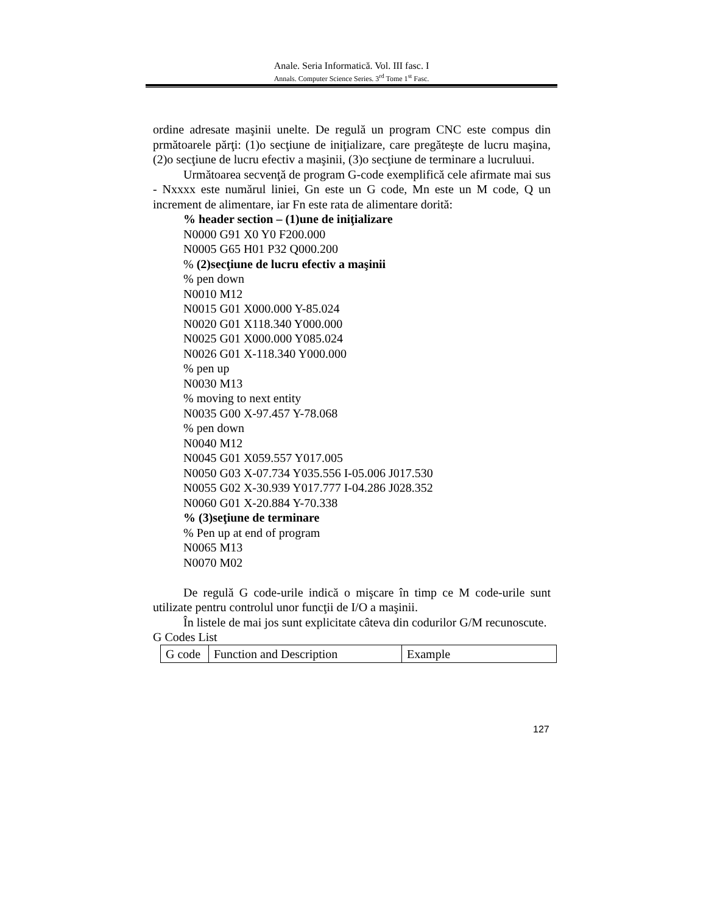Anale. Seria Informatică. Vol. III fasc. I
Annals. Computer Science Series. 3<sup>rd</sup> Tome 1<sup>st</sup> Fasc.
ordine adresate maşinii unelte. De regulă un program CNC este compus din prmătoarele părţi: (1)o secţiune de iniţializare, care pregăteşte de lucru maşina, (2)o secţiune de lucru efectiv a maşinii, (3)o secţiune de terminare a lucruluui.
Următoarea secvenţă de program G-code exemplifică cele afirmate mai sus - Nxxxx este numărul liniei, Gn este un G code, Mn este un M code, Q un increment de alimentare, iar Fn este rata de alimentare dorită:
% header section – (1)une de iniţializare
N0000 G91 X0 Y0 F200.000
N0005 G65 H01 P32 Q000.200
% (2)secţiune de lucru efectiv a maşinii
% pen down
N0010 M12
N0015 G01 X000.000 Y-85.024
N0020 G01 X118.340 Y000.000
N0025 G01 X000.000 Y085.024
N0026 G01 X-118.340 Y000.000
% pen up
N0030 M13
% moving to next entity
N0035 G00 X-97.457 Y-78.068
% pen down
N0040 M12
N0045 G01 X059.557 Y017.005
N0050 G03 X-07.734 Y035.556 I-05.006 J017.530
N0055 G02 X-30.939 Y017.777 I-04.286 J028.352
N0060 G01 X-20.884 Y-70.338
% (3)seţiune de terminare
% Pen up at end of program
N0065 M13
N0070 M02
De regulă G code-urile indică o mişcare în timp ce M code-urile sunt utilizate pentru controlul unor funcţii de I/O a maşinii.
În listele de mai jos sunt explicitate câteva din codurilor G/M recunoscute.
G Codes List
| G code | Function and Description | Example |
127